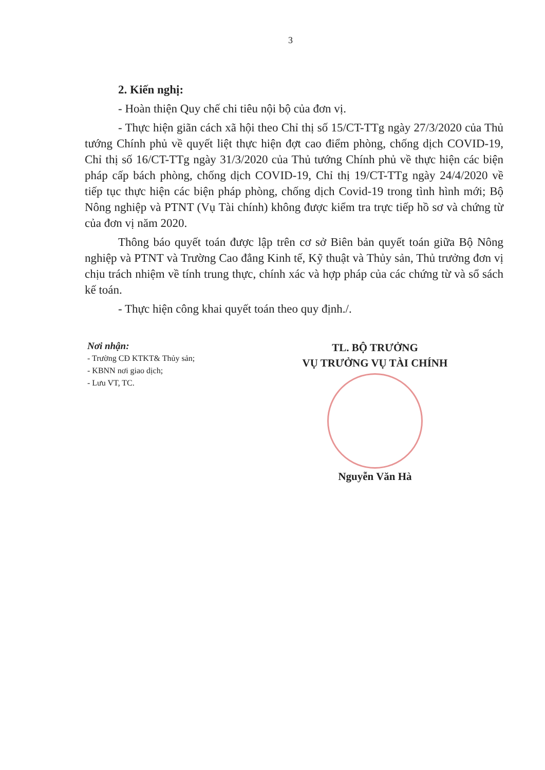3
2. Kiến nghị:
- Hoàn thiện Quy chế chi tiêu nội bộ của đơn vị.
- Thực hiện giãn cách xã hội theo Chỉ thị số 15/CT-TTg ngày 27/3/2020 của Thủ tướng Chính phủ về quyết liệt thực hiện đợt cao điểm phòng, chống dịch COVID-19, Chỉ thị số 16/CT-TTg ngày 31/3/2020 của Thủ tướng Chính phủ về thực hiện các biện pháp cấp bách phòng, chống dịch COVID-19, Chỉ thị 19/CT-TTg ngày 24/4/2020 về tiếp tục thực hiện các biện pháp phòng, chống dịch Covid-19 trong tình hình mới; Bộ Nông nghiệp và PTNT (Vụ Tài chính) không được kiểm tra trực tiếp hồ sơ và chứng từ của đơn vị năm 2020.
Thông báo quyết toán được lập trên cơ sở Biên bản quyết toán giữa Bộ Nông nghiệp và PTNT và Trường Cao đẳng Kinh tế, Kỹ thuật và Thủy sản, Thủ trưởng đơn vị chịu trách nhiệm về tính trung thực, chính xác và hợp pháp của các chứng từ và sổ sách kế toán.
- Thực hiện công khai quyết toán theo quy định./.
Nơi nhận:
- Trường CĐ KTKT& Thủy sản;
- KBNN nơi giao dịch;
- Lưu VT, TC.
TL. BỘ TRƯỞNG
VỤ TRƯỞNG VỤ TÀI CHÍNH
Nguyễn Văn Hà